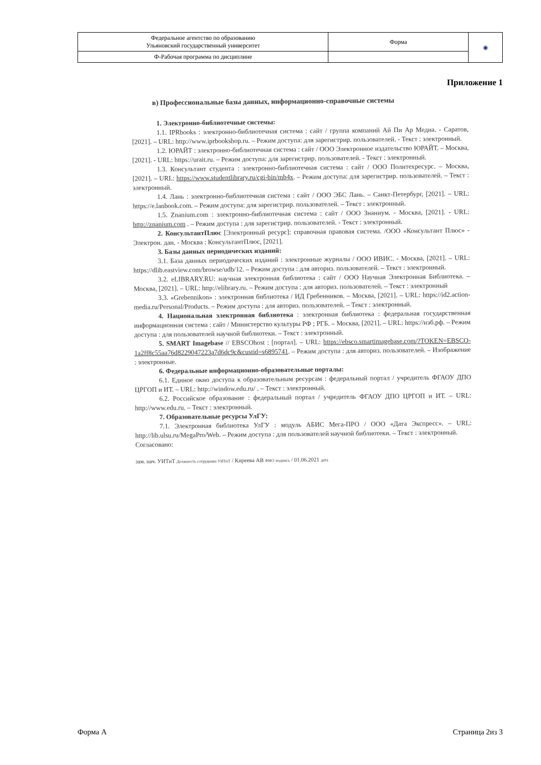| Федеральное агентство по образованию Ульяновский государственный университет | Форма | ◉ |
| Ф-Рабочая программа по дисциплине | | |
Приложение 1
в) Профессиональные базы данных, информационно-справочные системы
1. Электронно-библиотечные системы:
1.1. IPRbooks : электронно-библиотечная система : сайт / группа компаний Ай Пи Ар Медиа. - Саратов, [2021]. – URL: http://www.iprbookshop.ru. – Режим доступа: для зарегистрир. пользователей. - Текст : электронный.
1.2. ЮРАЙТ : электронно-библиотечная система : сайт / ООО Электронное издательство ЮРАЙТ. – Москва, [2021]. - URL: https://urait.ru. – Режим доступа: для зарегистрир. пользователей. - Текст : электронный.
1.3. Консультант студента : электронно-библиотечная система : сайт / ООО Политехресурс. – Москва, [2021]. – URL: https://www.studentlibrary.ru/cgi-bin/mb4x. – Режим доступа: для зарегистрир. пользователей. – Текст : электронный.
1.4. Лань : электронно-библиотечная система : сайт / ООО ЭБС Лань. – Санкт-Петербург, [2021]. – URL: https://e.lanbook.com. – Режим доступа: для зарегистрир. пользователей. – Текст : электронный.
1.5. Znanium.com : электронно-библиотечная система : сайт / ООО Знаниум. - Москва, [2021]. - URL: http://znanium.com . – Режим доступа : для зарегистрир. пользователей. - Текст : электронный.
2. КонсультантПлюс [Электронный ресурс]: справочная правовая система. /ООО «Консультант Плюс» - Электрон. дан. - Москва : КонсультантПлюс, [2021].
3. Базы данных периодических изданий:
3.1. База данных периодических изданий : электронные журналы / ООО ИВИС. - Москва, [2021]. – URL: https://dlib.eastview.com/browse/udb/12. – Режим доступа : для авториз. пользователей. – Текст : электронный.
3.2. eLIBRARY.RU: научная электронная библиотека : сайт / ООО Научная Электронная Библиотека. – Москва, [2021]. – URL: http://elibrary.ru. – Режим доступа : для авториз. пользователей. – Текст : электронный
3.3. «Grebennikon» : электронная библиотека / ИД Гребенников. – Москва, [2021]. – URL: https://id2.action-media.ru/Personal/Products. – Режим доступа : для авториз. пользователей. – Текст : электронный.
4. Национальная электронная библиотека : электронная библиотека : федеральная государственная информационная система : сайт / Министерство культуры РФ ; РГБ. – Москва, [2021]. – URL: https://нэб.рф. – Режим доступа : для пользователей научной библиотеки. – Текст : электронный.
5. SMART Imagebase // EBSCOhost : [портал]. – URL: https://ebsco.smartimagebase.com/?TOKEN=EBSCO-1a2ff8c55aa76d8229047223a7d6dc9c&custid=s6895741. – Режим доступа : для авториз. пользователей. – Изображение : электронные.
6. Федеральные информационно-образовательные порталы:
6.1. Единое окно доступа к образовательным ресурсам : федеральный портал / учредитель ФГАОУ ДПО ЦРГОП и ИТ. – URL: http://window.edu.ru/ . – Текст : электронный.
6.2. Российское образование : федеральный портал / учредитель ФГАОУ ДПО ЦРГОП и ИТ. – URL: http://www.edu.ru. – Текст : электронный.
7. Образовательные ресурсы УлГУ:
7.1. Электронная библиотека УлГУ : модуль АБИС Мега-ПРО / ООО «Дата Экспресс». – URL: http://lib.ulsu.ru/MegaPro/Web. – Режим доступа : для пользователей научной библиотеки. – Текст : электронный.
Согласовано:
зам. нач. УИТиТ Должность сотрудника УИТиТ / Киреева АВ ФИО подпись / 01.06.2021 дата
Форма А Страница 2из 3